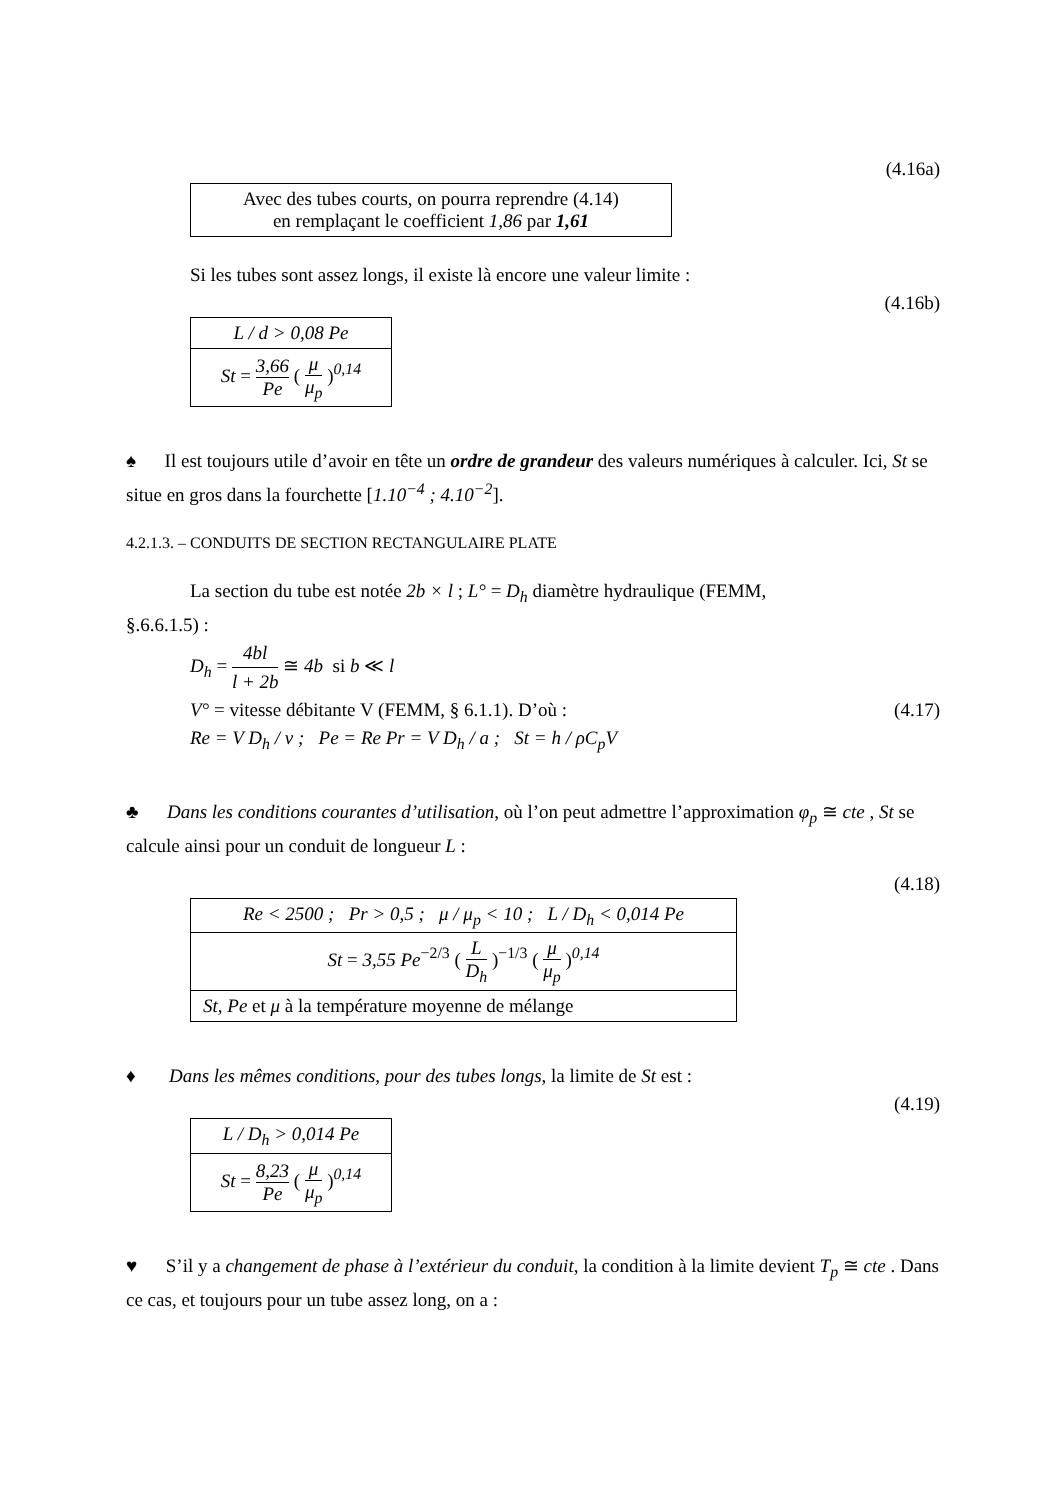(4.16a)
Avec des tubes courts, on pourra reprendre (4.14)
en remplaçant le coefficient 1,86 par 1,61
Si les tubes sont assez longs, il existe là encore une valeur limite :
(4.16b)
L / d > 0,08 Pe
St = 3,66 Pe ( μ μ<sub>p</sub> )<sup>0,14</sup>
♠ Il est toujours utile d’avoir en tête un ordre de grandeur des valeurs numériques à calculer. Ici, St se situe en gros dans la fourchette [1.10<sup>−4</sup> ; 4.10<sup>−2</sup>].
4.2.1.3. – CONDUITS DE SECTION RECTANGULAIRE PLATE
La section du tube est notée 2b × l ; L° = D<sub>h</sub> diamètre hydraulique (FEMM,
§.6.6.1.5) :
D<sub>h</sub> = 4bl l + 2b ≅ 4b si b ≪ l
V° = vitesse débitante V (FEMM, § 6.1.1). D’où : (4.17)
Re = V D<sub>h</sub> / ν ; Pe = Re Pr = V D<sub>h</sub> / a ; St = h / ρC<sub>p</sub>V
♣ Dans les conditions courantes d’utilisation, où l’on peut admettre l’approximation φ<sub>p</sub> ≅ cte , St se calcule ainsi pour un conduit de longueur L :
(4.18)
Re < 2500 ; Pr > 0,5 ; μ / μ<sub>p</sub> < 10 ; L / D<sub>h</sub> < 0,014 Pe
St = 3,55 Pe<sup>−2/3</sup> ( L D<sub>h</sub> )<sup>−1/3</sup> ( μ μ<sub>p</sub> )<sup>0,14</sup>
St, Pe et μ à la température moyenne de mélange
♦ Dans les mêmes conditions, pour des tubes longs, la limite de St est :
(4.19)
L / D<sub>h</sub> > 0,014 Pe
St = 8,23 Pe ( μ μ<sub>p</sub> )<sup>0,14</sup>
♥ S’il y a changement de phase à l’extérieur du conduit, la condition à la limite devient T<sub>p</sub> ≅ cte . Dans ce cas, et toujours pour un tube assez long, on a :